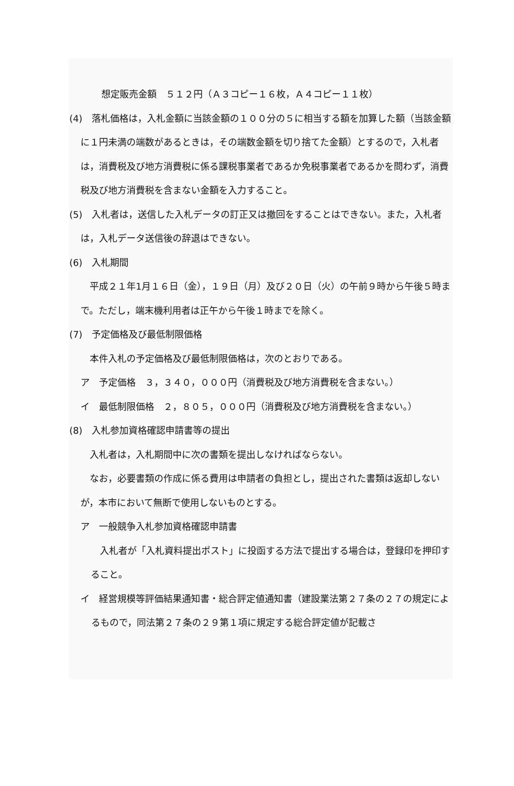想定販売金額　５１２円（Ａ３コピー１６枚，Ａ４コピー１１枚）
(4)　落札価格は，入札金額に当該金額の１００分の５に相当する額を加算した額（当該金額に１円未満の端数があるときは，その端数金額を切り捨てた金額）とするので，入札者は，消費税及び地方消費税に係る課税事業者であるか免税事業者であるかを問わず，消費税及び地方消費税を含まない金額を入力すること。
(5)　入札者は，送信した入札データの訂正又は撤回をすることはできない。また，入札者は，入札データ送信後の辞退はできない。
(6)　入札期間
　平成２１年1月１６日（金），１９日（月）及び２０日（火）の午前９時から午後５時まで。ただし，端末機利用者は正午から午後１時までを除く。
(7)　予定価格及び最低制限価格
　本件入札の予定価格及び最低制限価格は，次のとおりである。
ア　予定価格　３，３４０，０００円（消費税及び地方消費税を含まない。）
イ　最低制限価格　２，８０５，０００円（消費税及び地方消費税を含まない。）
(8)　入札参加資格確認申請書等の提出
　入札者は，入札期間中に次の書類を提出しなければならない。
　なお，必要書類の作成に係る費用は申請者の負担とし，提出された書類は返却しないが，本市において無断で使用しないものとする。
ア　一般競争入札参加資格確認申請書
　入札者が「入札資料提出ポスト」に投函する方法で提出する場合は，登録印を押印すること。
イ　経営規模等評価結果通知書・総合評定値通知書（建設業法第２７条の２７の規定によるもので，同法第２７条の２９第１項に規定する総合評定値が記載さ